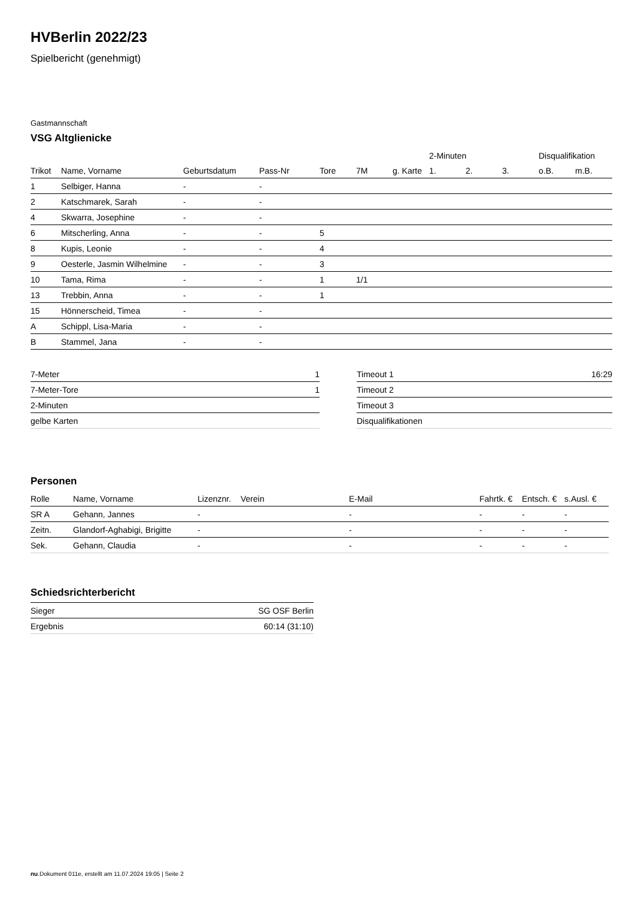HVBerlin 2022/23
Spielbericht (genehmigt)
Gastmannschaft
VSG Altglienicke
| | | | | | | | 2-Minuten | | | Disqualifikation | |
| --- | --- | --- | --- | --- | --- | --- | --- | --- | --- | --- | --- |
| Trikot | Name, Vorname | Geburtsdatum | Pass-Nr | Tore | 7M | g. Karte | 1. | 2. | 3. | o.B. | m.B. |
| 1 | Selbiger, Hanna | - | - | | | | | | | | |
| 2 | Katschmarek, Sarah | - | - | | | | | | | | |
| 4 | Skwarra, Josephine | - | - | | | | | | | | |
| 6 | Mitscherling, Anna | - | - | 5 | | | | | | | |
| 8 | Kupis, Leonie | - | - | 4 | | | | | | | |
| 9 | Oesterle, Jasmin Wilhelmine | - | - | 3 | | | | | | | |
| 10 | Tama, Rima | - | - | 1 | 1/1 | | | | | | |
| 13 | Trebbin, Anna | - | - | 1 | | | | | | | |
| 15 | Hönnerscheid, Timea | - | - | | | | | | | | |
| A | Schippl, Lisa-Maria | - | - | | | | | | | | |
| B | Stammel, Jana | - | - | | | | | | | | |
| 7-Meter | 1 |
| 7-Meter-Tore | 1 |
| 2-Minuten | |
| gelbe Karten | |
| Timeout 1 | 16:29 |
| Timeout 2 | |
| Timeout 3 | |
| Disqualifikationen | |
Personen
| Rolle | Name, Vorname | Lizenznr. | Verein | E-Mail | Fahrtk. € | Entsch. € | s.Ausl. € |
| --- | --- | --- | --- | --- | --- | --- | --- |
| SR A | Gehann, Jannes | - | | - | - | - | - |
| Zeitn. | Glandorf-Aghabigi, Brigitte | - | | - | - | - | - |
| Sek. | Gehann, Claudia | - | | - | - | - | - |
Schiedsrichterbericht
| Sieger | SG OSF Berlin |
| Ergebnis | 60:14 (31:10) |
nu.Dokument 011e, erstellt am 11.07.2024 19:05 | Seite 2